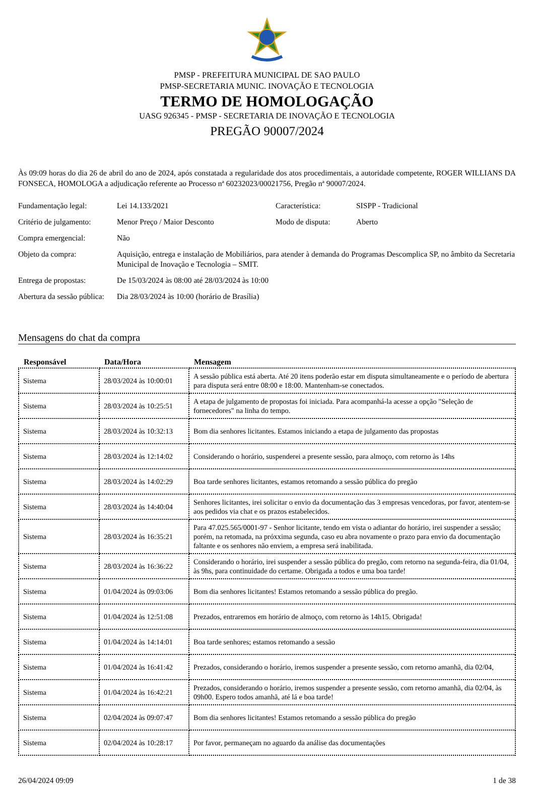PMSP - PREFEITURA MUNICIPAL DE SAO PAULO
PMSP-SECRETARIA MUNIC. INOVAÇÃO E TECNOLOGIA
TERMO DE HOMOLOGAÇÃO
UASG 926345 - PMSP - SECRETARIA DE INOVAÇÃO E TECNOLOGIA
PREGÃO 90007/2024
Às 09:09 horas do dia 26 de abril do ano de 2024, após constatada a regularidade dos atos procedimentais, a autoridade competente, ROGER WILLIANS DA FONSECA, HOMOLOGA a adjudicação referente ao Processo nª 60232023/00021756, Pregão nª 90007/2024.
| Fundamentação legal: | Lei 14.133/2021 | Característica: | SISPP - Tradicional |
| Critério de julgamento: | Menor Preço / Maior Desconto | Modo de disputa: | Aberto |
| Compra emergencial: | Não | | |
| Objeto da compra: | Aquisição, entrega e instalação de Mobiliários, para atender à demanda do Programas Descomplica SP, no âmbito da Secretaria Municipal de Inovação e Tecnologia – SMIT. | | |
| Entrega de propostas: | De 15/03/2024 às 08:00 até 28/03/2024 às 10:00 | | |
| Abertura da sessão pública: | Dia 28/03/2024 às 10:00 (horário de Brasília) | | |
Mensagens do chat da compra
| Responsável | Data/Hora | Mensagem |
| --- | --- | --- |
| Sistema | 28/03/2024 às 10:00:01 | A sessão pública está aberta. Até 20 itens poderão estar em disputa simultaneamente e o período de abertura para disputa será entre 08:00 e 18:00. Mantenham-se conectados. |
| Sistema | 28/03/2024 às 10:25:51 | A etapa de julgamento de propostas foi iniciada. Para acompanhá-la acesse a opção "Seleção de fornecedores" na linha do tempo. |
| Sistema | 28/03/2024 às 10:32:13 | Bom dia senhores licitantes. Estamos iniciando a etapa de julgamento das propostas |
| Sistema | 28/03/2024 às 12:14:02 | Considerando o horário, suspenderei a presente sessão, para almoço, com retorno às 14hs |
| Sistema | 28/03/2024 às 14:02:29 | Boa tarde senhores licitantes, estamos retomando a sessão pública do pregão |
| Sistema | 28/03/2024 às 14:40:04 | Senhores licitantes, irei solicitar o envio da documentação das 3 empresas vencedoras, por favor, atentem-se aos pedidos via chat e os prazos estabelecidos. |
| Sistema | 28/03/2024 às 16:35:21 | Para 47.025.565/0001-97 - Senhor licitante, tendo em vista o adiantar do horário, irei suspender a sessão; porém, na retomada, na próxxima segunda, caso eu abra novamente o prazo para envio da documentação faltante e os senhores não enviem, a empresa será inabilitada. |
| Sistema | 28/03/2024 às 16:36:22 | Considerando o horário, irei suspender a sessão pública do pregão, com retorno na segunda-feira, dia 01/04, às 9hs, para continuidade do certame. Obrigada a todos e uma boa tarde! |
| Sistema | 01/04/2024 às 09:03:06 | Bom dia senhores licitantes! Estamos retomando a sessão pública do pregão. |
| Sistema | 01/04/2024 às 12:51:08 | Prezados, entraremos em horário de almoço, com retorno às 14h15. Obrigada! |
| Sistema | 01/04/2024 às 14:14:01 | Boa tarde senhores; estamos retomando a sessão |
| Sistema | 01/04/2024 às 16:41:42 | Prezados, considerando o horário, iremos suspender a presente sessão, com retorno amanhã, dia 02/04, |
| Sistema | 01/04/2024 às 16:42:21 | Prezados, considerando o horário, iremos suspender a presente sessão, com retorno amanhã, dia 02/04, às 09h00. Espero todos amanhã, até lá e boa tarde! |
| Sistema | 02/04/2024 às 09:07:47 | Bom dia senhores licitantes! Estamos retomando a sessão pública do pregão |
| Sistema | 02/04/2024 às 10:28:17 | Por favor, permaneçam no aguardo da análise das documentações |
26/04/2024 09:09 1 de 38